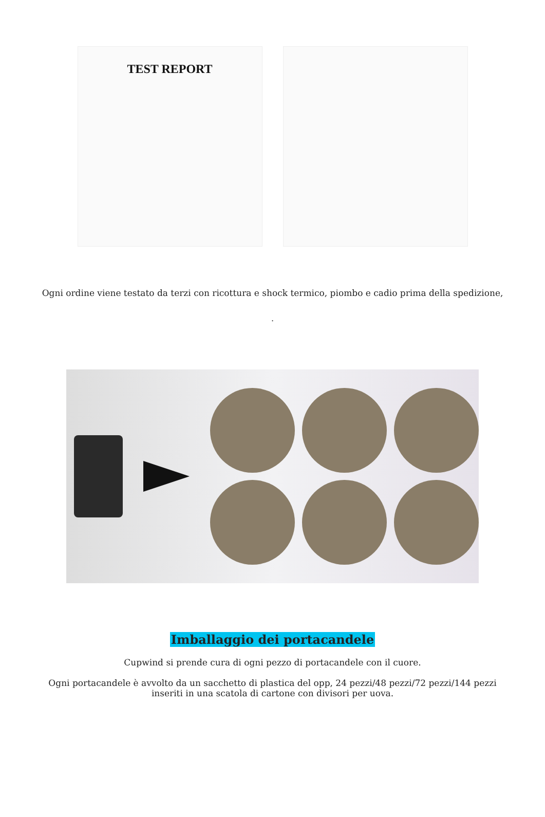TEST REPORT
Ogni ordine viene testato da terzi con ricottura e shock termico, piombo e cadio prima della spedizione,
.
Imballaggio dei portacandele
Cupwind si prende cura di ogni pezzo di portacandele con il cuore.
Ogni portacandele è avvolto da un sacchetto di plastica del opp, 24 pezzi/48 pezzi/72 pezzi/144 pezzi inseriti in una scatola di cartone con divisori per uova.